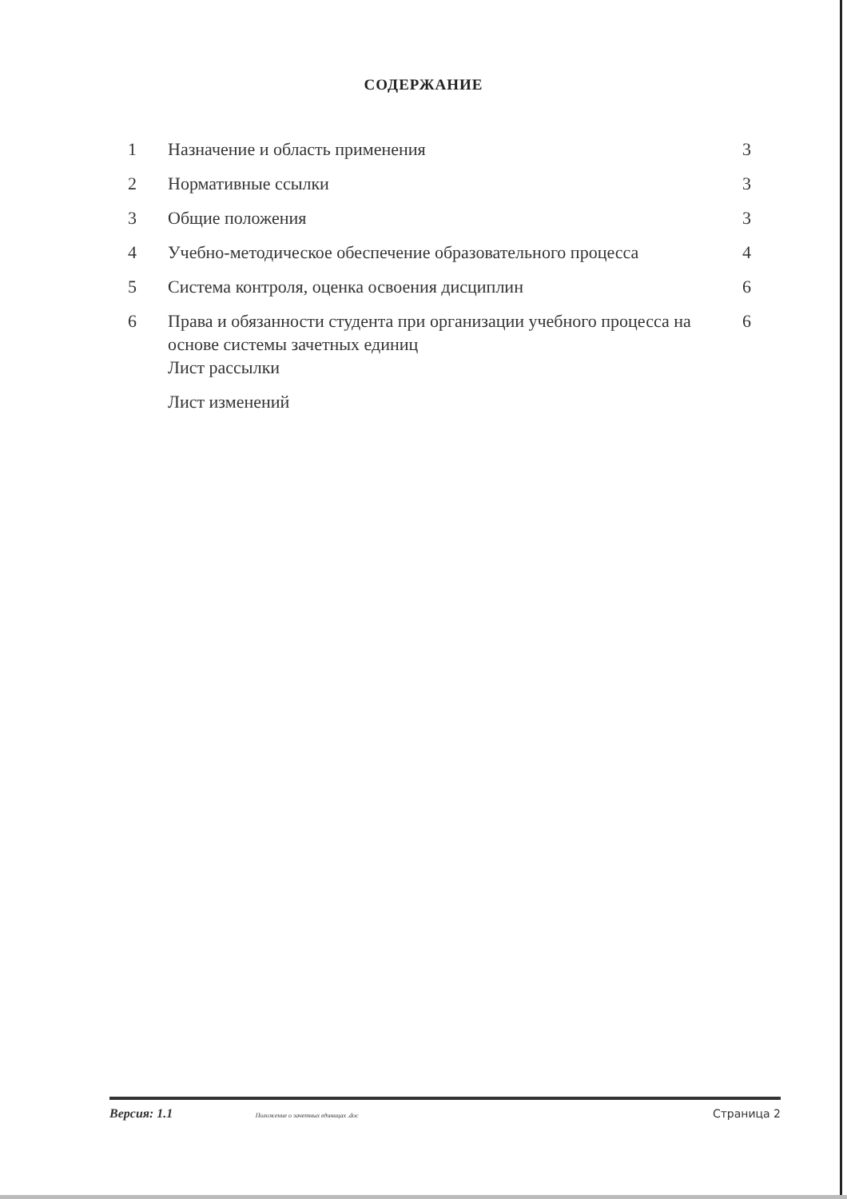СОДЕРЖАНИЕ
| 1 | Назначение и область применения | 3 |
| 2 | Нормативные ссылки | 3 |
| 3 | Общие положения | 3 |
| 4 | Учебно-методическое обеспечение образовательного процесса | 4 |
| 5 | Система контроля, оценка освоения дисциплин | 6 |
| 6 | Права и обязанности студента при организации учебного процесса на основе системы зачетных единиц Лист рассылки | 6 |
| | Лист изменений | |
Версия: 1.1 Положение о зачетных единицах .doc Страница 2